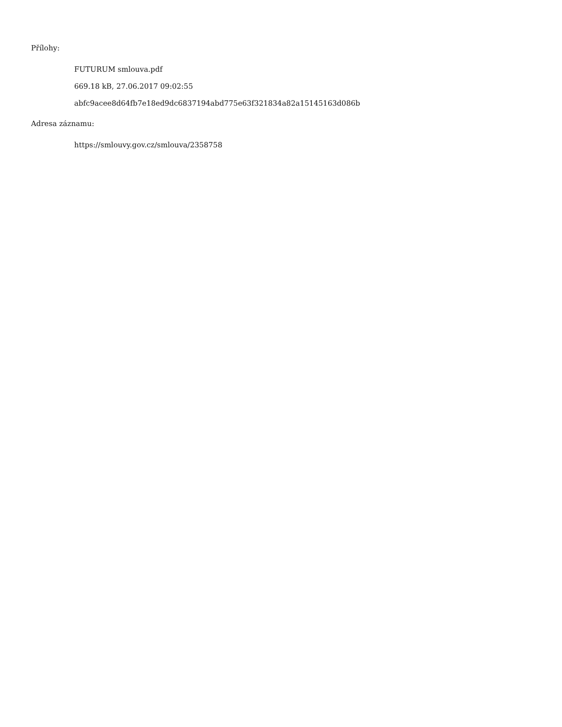Přílohy:
FUTURUM smlouva.pdf
669.18 kB, 27.06.2017 09:02:55
abfc9acee8d64fb7e18ed9dc6837194abd775e63f321834a82a15145163d086b
Adresa záznamu:
https://smlouvy.gov.cz/smlouva/2358758